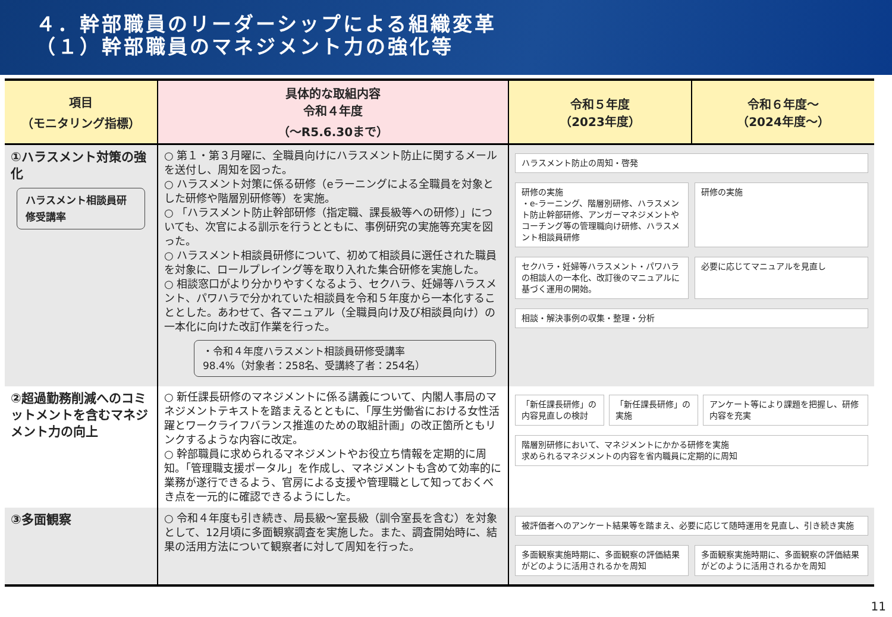４．幹部職員のリーダーシップによる組織変革
（１）幹部職員のマネジメント力の強化等
| 項目 （モニタリング指標） | 具体的な取組内容 令和４年度 （～R5.6.30まで） | 令和５年度 （2023年度） | 令和６年度～ （2024年度～） |
| --- | --- | --- | --- |
| ①ハラスメント対策の強化 ハラスメント相談員研修受講率 | ○ 第１・第３月曜に、全職員向けにハラスメント防止に関するメールを送付し、周知を図った。 ○ ハラスメント対策に係る研修（eラーニングによる全職員を対象とした研修や階層別研修等）を実施。 ○ 「ハラスメント防止幹部研修（指定職、課長級等への研修）」についても、次官による訓示を行うとともに、事例研究の実施等充実を図った。 ○ ハラスメント相談員研修について、初めて相談員に選任された職員を対象に、ロールプレイング等を取り入れた集合研修を実施した。 ○ 相談窓口がより分かりやすくなるよう、セクハラ、妊婦等ハラスメント、パワハラで分かれていた相談員を令和５年度から一本化することとした。あわせて、各マニュアル（全職員向け及び相談員向け）の一本化に向けた改訂作業を行った。 ・令和４年度ハラスメント相談員研修受講率 98.4%（対象者：258名、受講終了者：254名） | ハラスメント防止の周知・啓発 研修の実施 ・e-ラーニング、階層別研修、ハラスメント防止幹部研修、アンガーマネジメントやコーチング等の管理職向け研修、ハラスメント相談員研修 研修の実施 セクハラ・妊婦等ハラスメント・パワハラの相談人の一本化、改訂後のマニュアルに基づく運用の開始。 必要に応じてマニュアルを見直し 相談・解決事例の収集・整理・分析 | |
| ②超過勤務削減へのコミットメントを含むマネジメント力の向上 | ○ 新任課長研修のマネジメントに係る講義について、内閣人事局のマネジメントテキストを踏まえるとともに、「厚生労働省における女性活躍とワークライフバランス推進のための取組計画」の改正箇所ともリンクするような内容に改定。 ○ 幹部職員に求められるマネジメントやお役立ち情報を定期的に周知。「管理職支援ポータル」を作成し、マネジメントも含めて効率的に業務が遂行できるよう、官房による支援や管理職として知っておくべき点を一元的に確認できるようにした。 | 「新任課長研修」の内容見直しの検討 「新任課長研修」の実施 アンケート等により課題を把握し、研修内容を充実 階層別研修において、マネジメントにかかる研修を実施 求められるマネジメントの内容を省内職員に定期的に周知 | |
| ③多面観察 | ○ 令和４年度も引き続き、局長級～室長級（訓令室長を含む）を対象として、12月頃に多面観察調査を実施した。また、調査開始時に、結果の活用方法について観察者に対して周知を行った。 | 被評価者へのアンケート結果等を踏まえ、必要に応じて随時運用を見直し、引き続き実施 多面観察実施時期に、多面観察の評価結果がどのように活用されるかを周知 多面観察実施時期に、多面観察の評価結果がどのように活用されるかを周知 | |
11